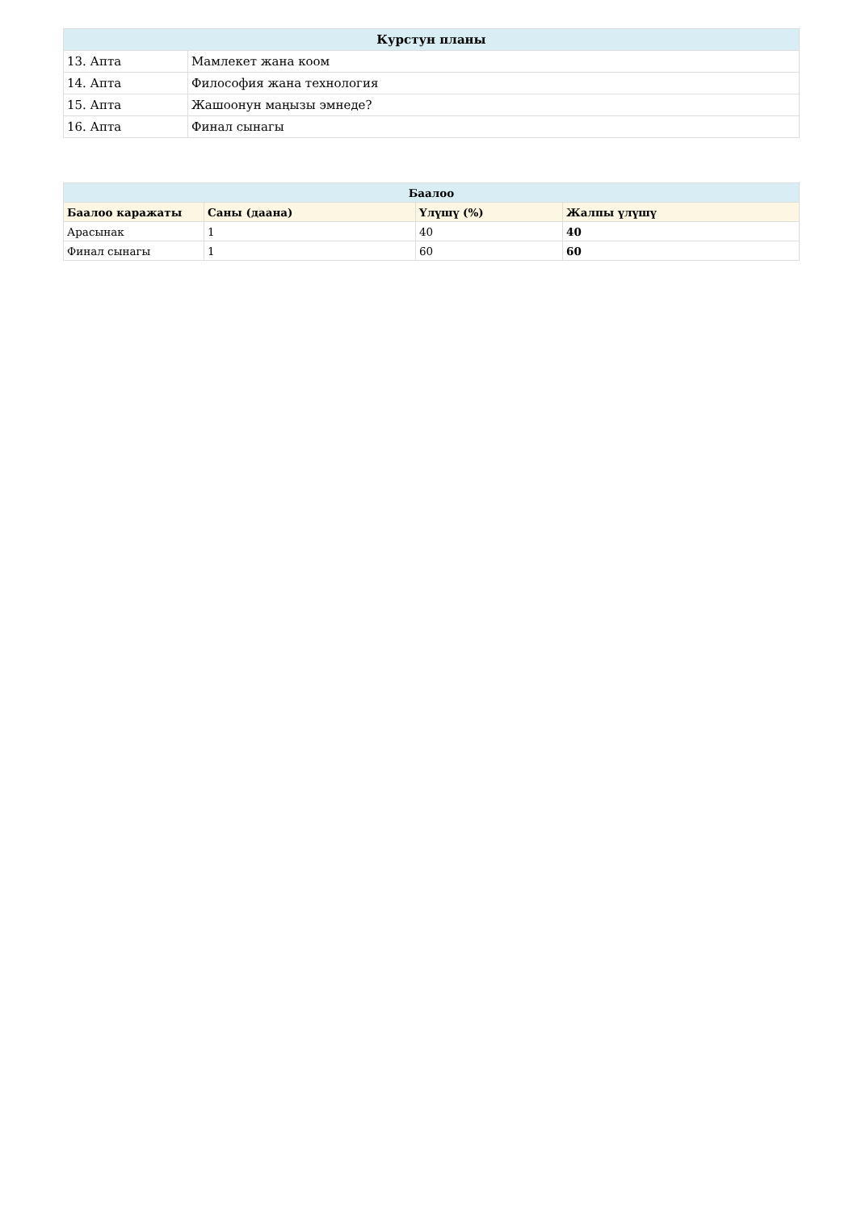| Курстун планы | |
| --- | --- |
| 13. Апта | Мамлекет жана коом |
| 14. Апта | Философия жана технология |
| 15. Апта | Жашоонун маңызы эмнеде? |
| 16. Апта | Финал сынагы |
| Баалоо | | | |
| --- | --- | --- | --- |
| Баалоо каражаты | Саны (даана) | Үлүшү (%) | Жалпы үлүшү |
| Арасынак | 1 | 40 | 40 |
| Финал сынагы | 1 | 60 | 60 |